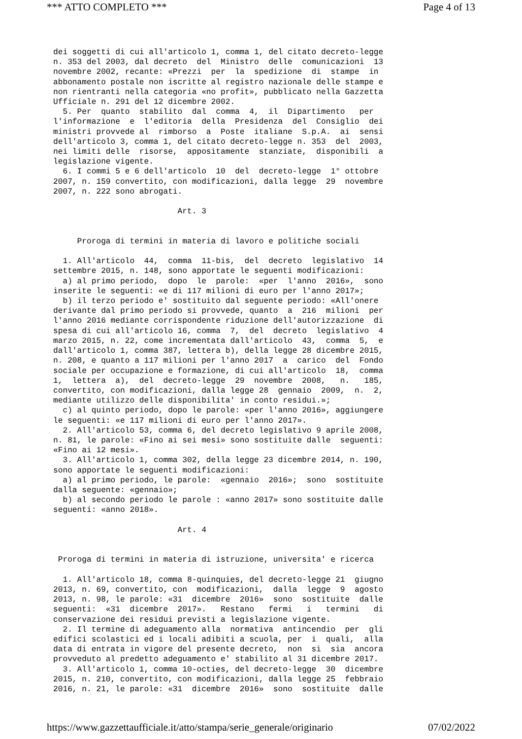*** ATTO COMPLETO *** Page 4 of 13
dei soggetti di cui all'articolo 1, comma 1, del citato decreto-legge
n. 353 del 2003, dal decreto  del  Ministro  delle  comunicazioni  13
novembre 2002, recante: «Prezzi  per  la  spedizione  di  stampe  in
abbonamento postale non iscritte al registro nazionale delle stampe e
non rientranti nella categoria «no profit», pubblicato nella Gazzetta
Ufficiale n. 291 del 12 dicembre 2002.
  5. Per  quanto  stabilito  dal  comma  4,  il  Dipartimento   per
l'informazione  e  l'editoria  della  Presidenza  del  Consiglio  dei
ministri provvede al  rimborso  a  Poste  italiane  S.p.A.  ai  sensi
dell'articolo 3, comma 1, del citato decreto-legge n. 353  del  2003,
nei limiti delle  risorse,  appositamente  stanziate,  disponibili  a
legislazione vigente.
  6. I commi 5 e 6 dell'articolo  10  del  decreto-legge  1° ottobre
2007, n. 159 convertito, con modificazioni, dalla legge  29  novembre
2007, n. 222 sono abrogati.

                          Art. 3


     Proroga di termini in materia di lavoro e politiche sociali

  1. All'articolo  44,  comma  11-bis,  del  decreto  legislativo  14
settembre 2015, n. 148, sono apportate le seguenti modificazioni:
  a) al primo periodo,  dopo  le  parole:  «per  l'anno  2016»,  sono
inserite le seguenti: «e di 117 milioni di euro per l'anno 2017»;
  b) il terzo periodo e' sostituito dal seguente periodo: «All'onere
derivante dal primo periodo si provvede, quanto  a  216  milioni  per
l'anno 2016 mediante corrispondente riduzione dell'autorizzazione  di
spesa di cui all'articolo 16, comma  7,  del  decreto  legislativo  4
marzo 2015, n. 22, come incrementata dall'articolo  43,  comma  5,  e
dall'articolo 1, comma 387, lettera b), della legge 28 dicembre 2015,
n. 208, e quanto a 117 milioni per l'anno 2017  a  carico  del  Fondo
sociale per occupazione e formazione, di cui all'articolo  18,  comma
1,  lettera  a),  del  decreto-legge  29  novembre  2008,   n.   185,
convertito, con modificazioni, dalla legge 28  gennaio  2009,  n.  2,
mediante utilizzo delle disponibilita' in conto residui.»;
  c) al quinto periodo, dopo le parole: «per l'anno 2016», aggiungere
le seguenti: «e 117 milioni di euro per l'anno 2017».
  2. All'articolo 53, comma 6, del decreto legislativo 9 aprile 2008,
n. 81, le parole: «Fino ai sei mesi» sono sostituite dalle  seguenti:
«Fino ai 12 mesi».
  3. All'articolo 1, comma 302, della legge 23 dicembre 2014, n. 190,
sono apportate le seguenti modificazioni:
  a) al primo periodo, le parole:  «gennaio  2016»;  sono  sostituite
dalla seguente: «gennaio»;
  b) al secondo periodo le parole : «anno 2017» sono sostituite dalle
seguenti: «anno 2018».

                          Art. 4


 Proroga di termini in materia di istruzione, universita' e ricerca

  1. All'articolo 18, comma 8-quinquies, del decreto-legge 21  giugno
2013, n. 69, convertito, con  modificazioni,  dalla  legge  9  agosto
2013, n. 98, le parole: «31  dicembre  2016»  sono  sostituite  dalle
seguenti:  «31  dicembre  2017».   Restano   fermi   i   termini   di
conservazione dei residui previsti a legislazione vigente.
  2. Il termine di adeguamento alla  normativa  antincendio  per  gli
edifici scolastici ed i locali adibiti a scuola, per  i  quali,  alla
data di entrata in vigore del presente decreto,  non  si  sia  ancora
provveduto al predetto adeguamento e' stabilito al 31 dicembre 2017.
  3. All'articolo 1, comma 10-octies, del decreto-legge  30  dicembre
2015, n. 210, convertito, con modificazioni, dalla legge 25  febbraio
2016, n. 21, le parole: «31  dicembre  2016»  sono  sostituite  dalle
https://www.gazzettaufficiale.it/atto/stampa/serie_generale/originario 07/02/2022